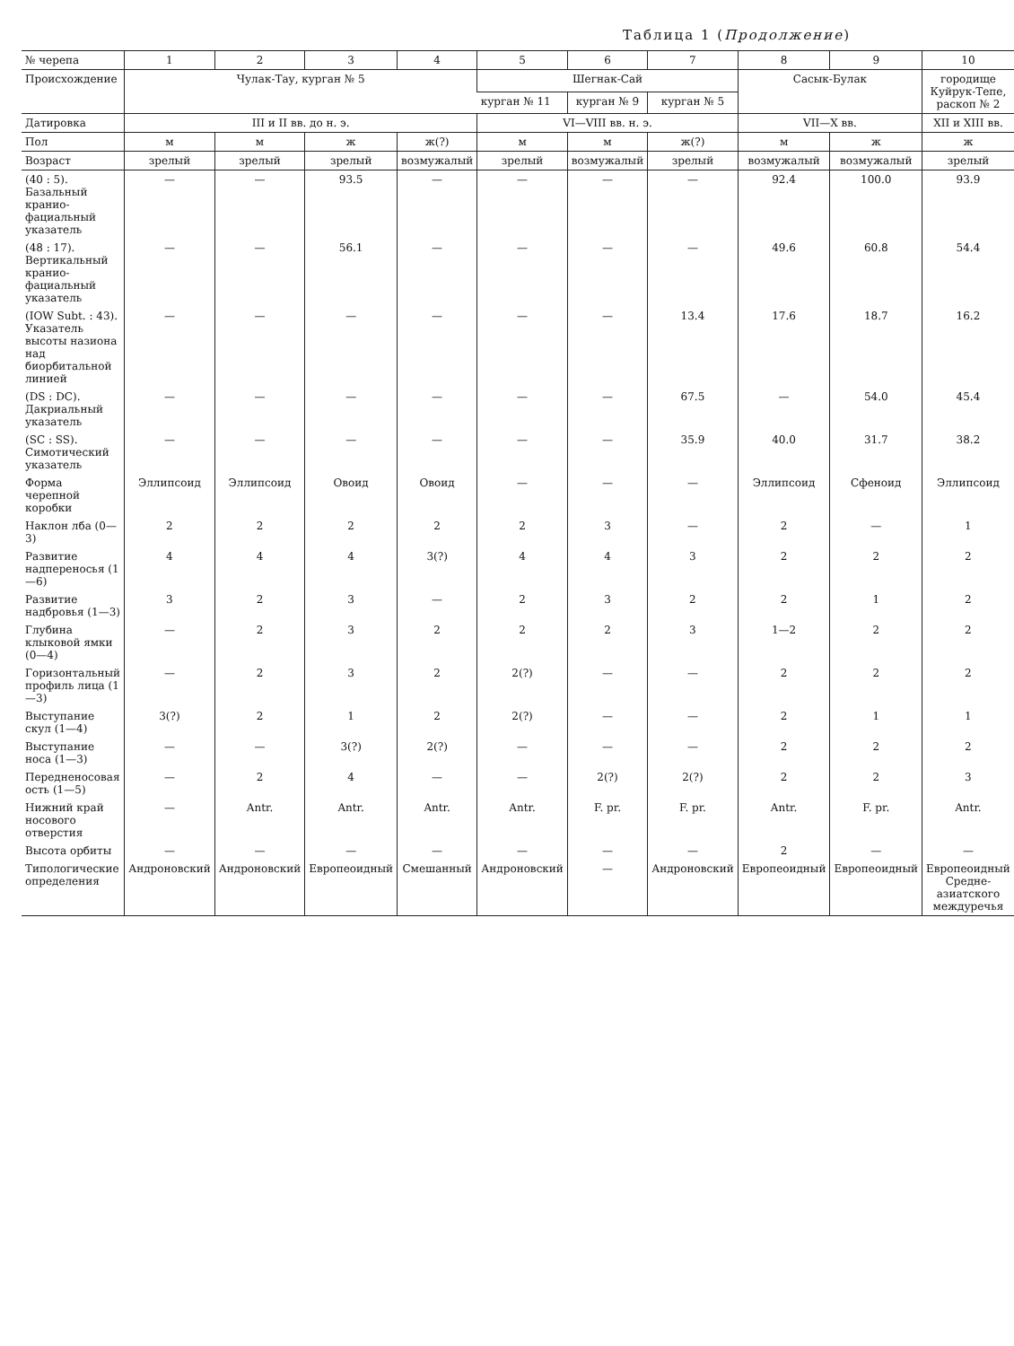Таблица 1 (Продолжение)
| № черепа | 1 | 2 | 3 | 4 | 5 | 6 | 7 | 8 | 9 | 10 |
| --- | --- | --- | --- | --- | --- | --- | --- | --- | --- | --- |
| Происхождение | Чулак-Тау, курган № 5 | | | | Шегнак-Сай | | | Сасык-Булак | | городище Куйрук-Тепе, раскоп № 2 |
| | | | | | курган № 11 | курган № 9 | курган № 5 | | | |
| Датировка | III и II вв. до н. э. | | | | VI—VIII вв. н. э. | | | VII—X вв. | | XII и XIII вв. |
| Пол | м | м | ж | ж(?) | м | м | ж(?) | м | ж | ж |
| Возраст | зрелый | зрелый | зрелый | возмужалый | зрелый | возмужалый | зрелый | возмужалый | возмужалый | зрелый |
| (40 : 5). Базальный кранио-фациальный указатель | — | — | 93.5 | — | — | — | — | 92.4 | 100.0 | 93.9 |
| (48 : 17). Вертикальный кранио-фациальный указатель | — | — | 56.1 | — | — | — | — | 49.6 | 60.8 | 54.4 |
| (IOW Subt. : 43). Указатель высоты назиона над биорбитальной линией | — | — | — | — | — | — | 13.4 | 17.6 | 18.7 | 16.2 |
| (DS : DC). Дакриальный указатель | — | — | — | — | — | — | 67.5 | — | 54.0 | 45.4 |
| (SC : SS). Симотический указатель | — | — | — | — | — | — | 35.9 | 40.0 | 31.7 | 38.2 |
| Форма черепной коробки | Эллипсоид | Эллипсоид | Овоид | Овоид | — | — | — | Эллипсоид | Сфеноид | Эллипсоид |
| Наклон лба (0—3) | 2 | 2 | 2 | 2 | 2 | 3 | — | 2 | — | 1 |
| Развитие надпереносья (1—6) | 4 | 4 | 4 | 3(?) | 4 | 4 | 3 | 2 | 2 | 2 |
| Развитие надбровья (1—3) | 3 | 2 | 3 | — | 2 | 3 | 2 | 2 | 1 | 2 |
| Глубина клыковой ямки (0—4) | — | 2 | 3 | 2 | 2 | 2 | 3 | 1—2 | 2 | 2 |
| Горизонтальный профиль лица (1—3) | — | 2 | 3 | 2 | 2(?) | — | — | 2 | 2 | 2 |
| Выступание скул (1—4) | 3(?) | 2 | 1 | 2 | 2(?) | — | — | 2 | 1 | 1 |
| Выступание носа (1—3) | — | — | 3(?) | 2(?) | — | — | — | 2 | 2 | 2 |
| Передненосовая ость (1—5) | — | 2 | 4 | — | — | 2(?) | 2(?) | 2 | 2 | 3 |
| Нижний край носового отверстия | — | Antr. | Antr. | Antr. | Antr. | F. pr. | F. pr. | Antr. | F. pr. | Antr. |
| Высота орбиты | — | — | — | — | — | — | — | 2 | — | — |
| Типологические определения | Андроновский | Андроновский | Европеоидный | Смешанный | Андроновский | — | Андроновский | Европеоидный | Европеоидный | Европеоидный Средне-азиатского междуречья |